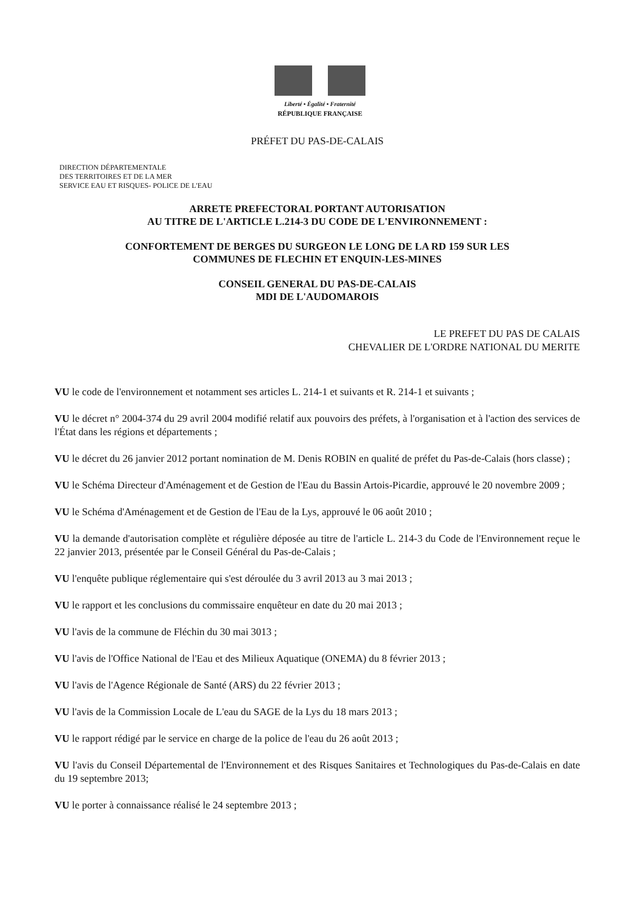Liberté • Égalité • Fraternité
RÉPUBLIQUE FRANÇAISE
PRÉFET DU PAS-DE-CALAIS
DIRECTION DÉPARTEMENTALE
DES TERRITOIRES ET DE LA MER
SERVICE EAU ET RISQUES- POLICE DE L'EAU
ARRETE PREFECTORAL PORTANT AUTORISATION
AU TITRE DE L'ARTICLE L.214-3 DU CODE DE L'ENVIRONNEMENT :
CONFORTEMENT DE BERGES DU SURGEON LE LONG DE LA RD 159 SUR LES
COMMUNES DE FLECHIN ET ENQUIN-LES-MINES
CONSEIL GENERAL DU PAS-DE-CALAIS
MDI DE L'AUDOMAROIS
LE PREFET DU PAS DE CALAIS
CHEVALIER DE L'ORDRE NATIONAL DU MERITE
VU le code de l'environnement et notamment ses articles L. 214-1 et suivants et R. 214-1 et suivants ;
VU le décret n° 2004-374 du 29 avril 2004 modifié relatif aux pouvoirs des préfets, à l'organisation et à l'action des services de l'État dans les régions et départements ;
VU le décret du 26 janvier 2012 portant nomination de M. Denis ROBIN en qualité de préfet du Pas-de-Calais (hors classe) ;
VU le Schéma Directeur d'Aménagement et de Gestion de l'Eau du Bassin Artois-Picardie, approuvé le 20 novembre 2009 ;
VU le Schéma d'Aménagement et de Gestion de l'Eau de la Lys, approuvé le 06 août 2010 ;
VU la demande d'autorisation complète et régulière déposée au titre de l'article L. 214-3 du Code de l'Environnement reçue le 22 janvier 2013, présentée par le Conseil Général du Pas-de-Calais ;
VU l'enquête publique réglementaire qui s'est déroulée du 3 avril 2013 au 3 mai 2013 ;
VU le rapport et les conclusions du commissaire enquêteur en date du 20 mai 2013 ;
VU l'avis de la commune de Fléchin du 30 mai 3013 ;
VU l'avis de l'Office National de l'Eau et des Milieux Aquatique (ONEMA) du 8 février 2013 ;
VU l'avis de l'Agence Régionale de Santé (ARS) du 22 février 2013 ;
VU l'avis de la Commission Locale de L'eau du SAGE de la Lys du 18 mars 2013 ;
VU le rapport rédigé par le service en charge de la police de l'eau du 26 août 2013 ;
VU l'avis du Conseil Départemental de l'Environnement et des Risques Sanitaires et Technologiques du Pas-de-Calais en date du 19 septembre 2013;
VU le porter à connaissance réalisé le 24 septembre 2013 ;